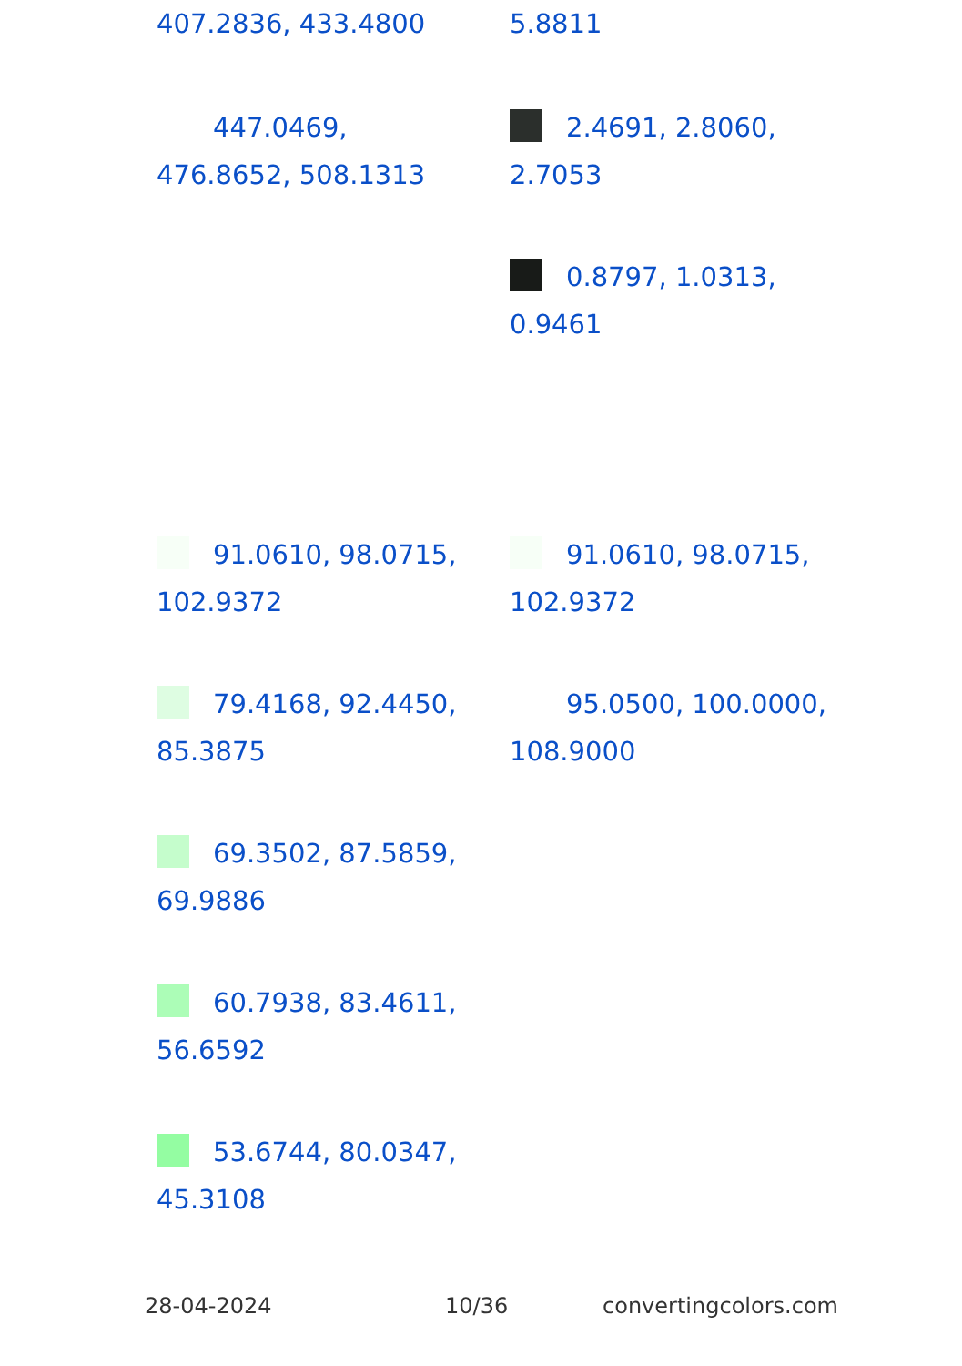407.2836, 433.4800 5.8811
447.0469, 476.8652, 508.1313
2.4691, 2.8060, 2.7053
0.8797, 1.0313, 0.9461
91.0610, 98.0715, 102.9372
91.0610, 98.0715, 102.9372
79.4168, 92.4450, 85.3875
95.0500, 100.0000, 108.9000
69.3502, 87.5859, 69.9886
60.7938, 83.4611, 56.6592
53.6744, 80.0347, 45.3108
28-04-2024 10/36 convertingcolors.com